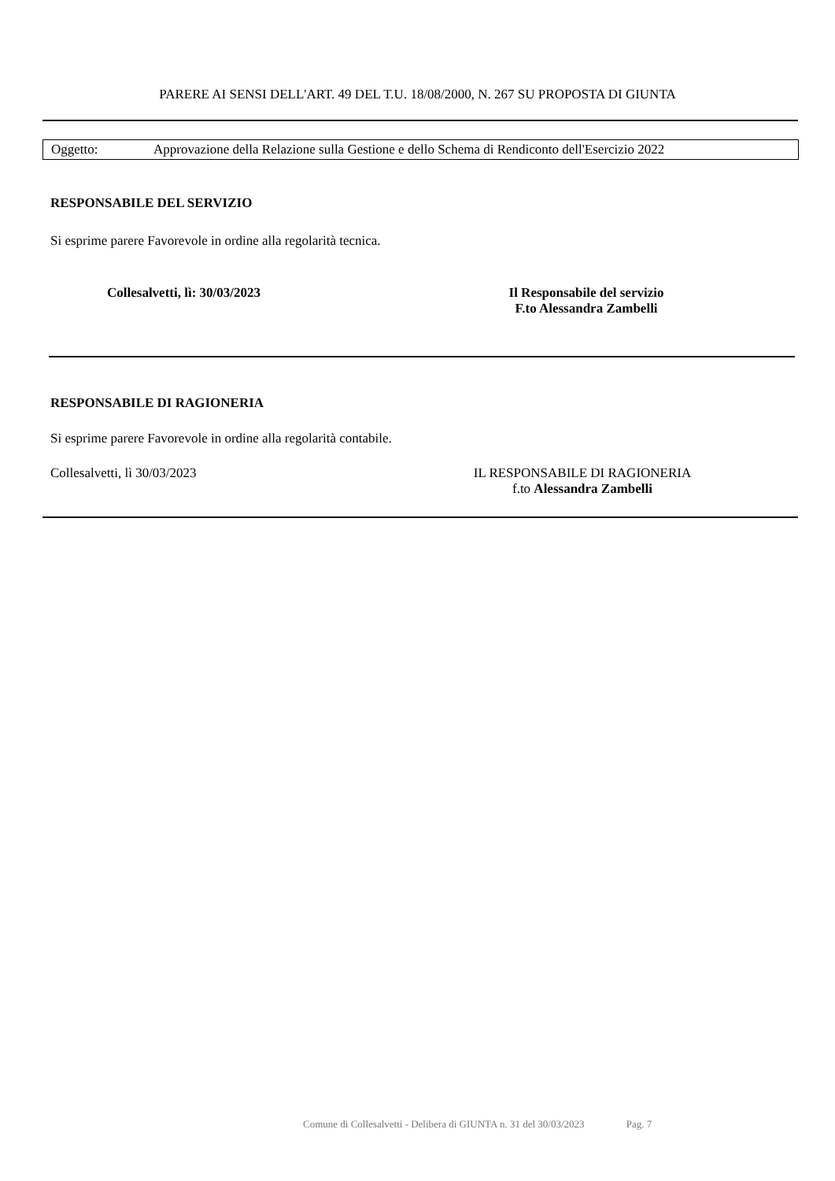PARERE AI SENSI DELL'ART. 49 DEL T.U. 18/08/2000, N. 267 SU PROPOSTA DI GIUNTA
Oggetto: Approvazione della Relazione sulla Gestione e dello Schema di Rendiconto dell'Esercizio 2022
RESPONSABILE DEL SERVIZIO
Si esprime parere Favorevole in ordine alla regolarità tecnica.
Collesalvetti, lì: 30/03/2023
Il Responsabile del servizio
F.to Alessandra Zambelli
RESPONSABILE DI RAGIONERIA
Si esprime parere Favorevole in ordine alla regolarità contabile.
Collesalvetti, lì 30/03/2023
IL RESPONSABILE DI RAGIONERIA
f.to Alessandra Zambelli
Comune di Collesalvetti - Delibera di GIUNTA n. 31 del 30/03/2023 Pag. 7